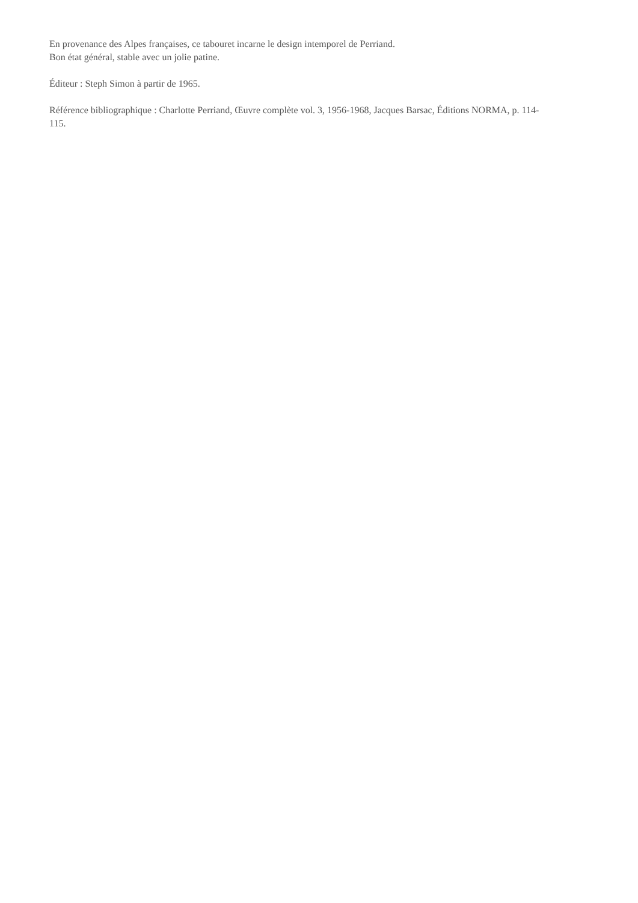En provenance des Alpes françaises, ce tabouret incarne le design intemporel de Perriand.
Bon état général, stable avec un jolie patine.
Éditeur : Steph Simon à partir de 1965.
Référence bibliographique : Charlotte Perriand, Œuvre complète vol. 3, 1956-1968, Jacques Barsac, Éditions NORMA, p. 114-115.